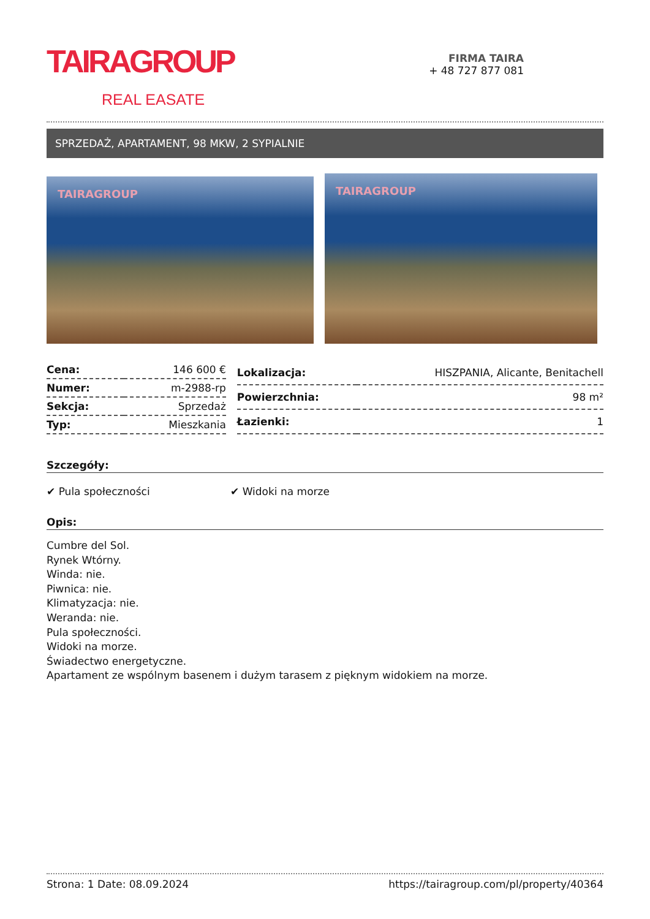TAIRAGROUP
REAL EASATE
FIRMA TAIRA
+ 48 727 877 081
SPRZEDAŻ, APARTAMENT, 98 MKW, 2 SYPIALNIE
TAIRAGROUP
TAIRAGROUP
| Cena: | 146 600 € |
| Numer: | m-2988-rp |
| Sekcja: | Sprzedaż |
| Typ: | Mieszkania |
| Lokalizacja: | HISZPANIA, Alicante, Benitachell |
| Powierzchnia: | 98 m² |
| Łazienki: | 1 |
Szczegóły:
✔ Pula społeczności ✔ Widoki na morze
Opis:
Cumbre del Sol.
Rynek Wtórny.
Winda: nie.
Piwnica: nie.
Klimatyzacja: nie.
Weranda: nie.
Pula społeczności.
Widoki na morze.
Świadectwo energetyczne.
Apartament ze wspólnym basenem i dużym tarasem z pięknym widokiem na morze.
Strona: 1 Date: 08.09.2024 https://tairagroup.com/pl/property/40364